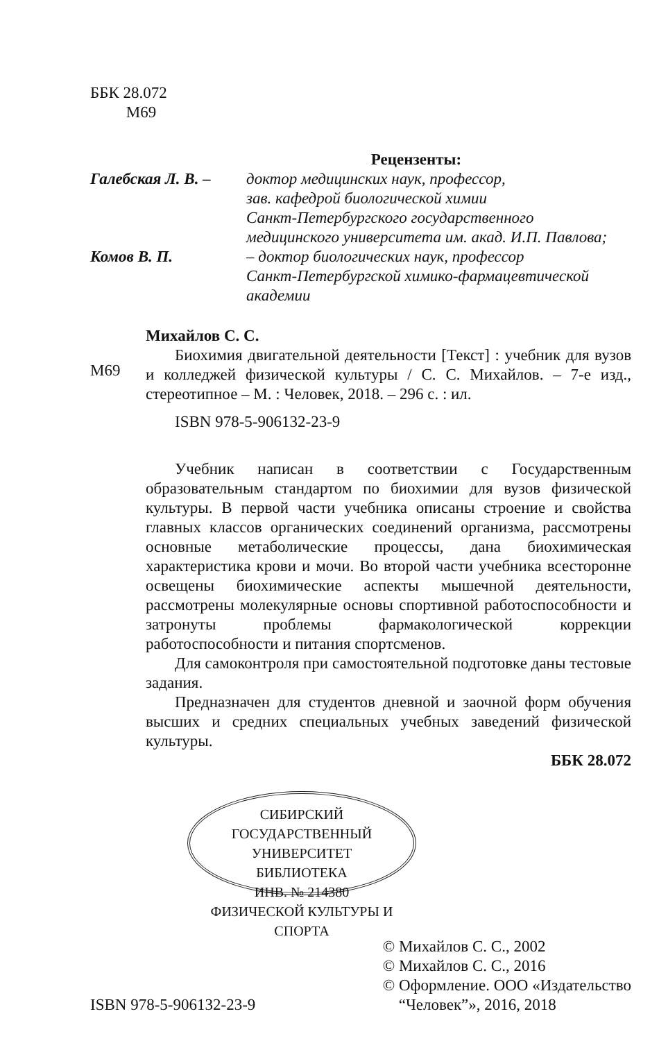ББК 28.072
М69
Рецензенты:
Галебская Л. В. –
доктор медицинских наук, профессор,
зав. кафедрой биологической химии
Санкт-Петербургского государственного
медицинского университета им. акад. И.П. Павлова;
Комов В. П. – доктор биологических наук, профессор
Санкт-Петербургской химико-фармацевтической
академии
М69
Михайлов С. С.
Биохимия двигательной деятельности [Текст] : учебник для вузов и колледжей физической культуры / С. С. Михайлов. – 7-е изд., стереотипное – М. : Человек, 2018. – 296 с. : ил.
ISBN 978-5-906132-23-9
Учебник написан в соответствии с Государственным образовательным стандартом по биохимии для вузов физической культуры. В первой части учебника описаны строение и свойства главных классов органических соединений организма, рассмотрены основные метаболические процессы, дана биохимическая характеристика крови и мочи. Во второй части учебника всесторонне освещены биохимические аспекты мышечной деятельности, рассмотрены молекулярные основы спортивной работоспособности и затронуты проблемы фармакологической коррекции работоспособности и питания спортсменов.
Для самоконтроля при самостоятельной подготовке даны тестовые задания.
Предназначен для студентов дневной и заочной форм обучения высших и средних специальных учебных заведений физической культуры.
ББК 28.072
СИБИРСКИЙ ГОСУДАРСТВЕННЫЙ УНИВЕРСИТЕТ
БИБЛИОТЕКА
ИНВ. № 214380
ФИЗИЧЕСКОЙ КУЛЬТУРЫ И СПОРТА
ISBN 978-5-906132-23-9
© Михайлов С. С., 2002
© Михайлов С. С., 2016
© Оформление. ООО «Издательство
“Человек”», 2016, 2018